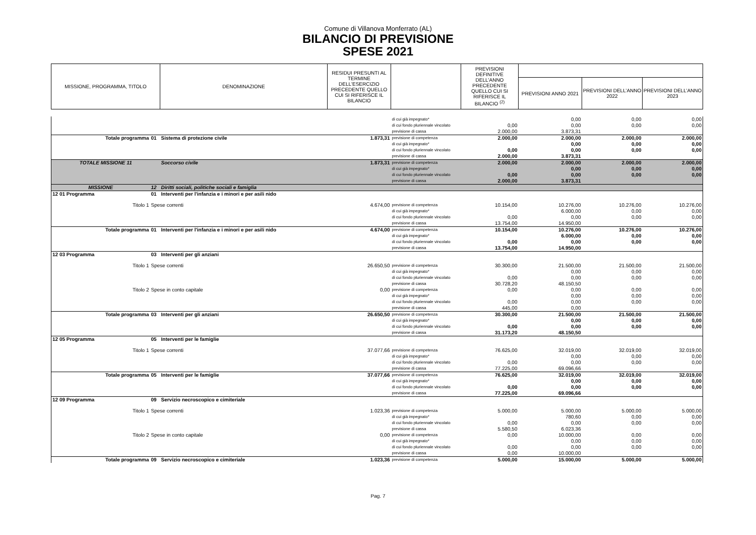Comune di Villanova Monferrato (AL)
BILANCIO DI PREVISIONE
SPESE 2021
| MISSIONE, PROGRAMMA, TITOLO | DENOMINAZIONE | RESIDUI PRESUNTI AL TERMINE DELL'ESERCIZIO PRECEDENTE QUELLO CUI SI RIFERISCE IL BILANCIO | | PREVISIONI DEFINITIVE DELL'ANNO PRECEDENTE QUELLO CUI SI RIFERISCE IL BILANCIO <sup>(2)</sup> | | | |
| --- | --- | --- | --- | --- | --- | --- | --- |
| | | | | | PREVISIONI ANNO 2021 | PREVISIONI DELL’ANNO 2022 | PREVISIONI DELL’ANNO 2023 |
| | | | | di cui già impegnato* | | 0,00 | 0,00 | 0,00 |
| | | | | di cui fondo pluriennale vincolato | 0,00 | 0,00 | 0,00 | 0,00 |
| | | | | previsione di cassa | 2.000,00 | 3.873,31 | | |
| Totale programma | 01 | Sistema di protezione civile | 1.873,31 | previsione di competenza | 2.000,00 | 2.000,00 | 2.000,00 | 2.000,00 |
| | | | | di cui già impegnato* | | 0,00 | 0,00 | 0,00 |
| | | | | di cui fondo pluriennale vincolato | 0,00 | 0,00 | 0,00 | 0,00 |
| | | | | previsione di cassa | 2.000,00 | 3.873,31 | | |
| TOTALE MISSIONE 11 | | Soccorso civile | 1.873,31 | previsione di competenza | 2.000,00 | 2.000,00 | 2.000,00 | 2.000,00 |
| | | | | di cui già impegnato* | | 0,00 | 0,00 | 0,00 |
| | | | | di cui fondo pluriennale vincolato | 0,00 | 0,00 | 0,00 | 0,00 |
| | | | | previsione di cassa | 2.000,00 | 3.873,31 | | |
| MISSIONE | 12 | Diritti sociali, politiche sociali e famiglia | | | | | | |
| 12 01 Programma | 01 | Interventi per l'infanzia e i minori e per asili nido | | | | | | |
| Titolo 1 | Spese correnti | | 4.674,00 | previsione di competenza | 10.154,00 | 10.276,00 | 10.276,00 | 10.276,00 |
| | | | | di cui già impegnato* | | 6.000,00 | 0,00 | 0,00 |
| | | | | di cui fondo pluriennale vincolato | 0,00 | 0,00 | 0,00 | 0,00 |
| | | | | previsione di cassa | 13.754,00 | 14.950,00 | | |
| Totale programma | 01 | Interventi per l'infanzia e i minori e per asili nido | 4.674,00 | previsione di competenza | 10.154,00 | 10.276,00 | 10.276,00 | 10.276,00 |
| | | | | di cui già impegnato* | | 6.000,00 | 0,00 | 0,00 |
| | | | | di cui fondo pluriennale vincolato | 0,00 | 0,00 | 0,00 | 0,00 |
| | | | | previsione di cassa | 13.754,00 | 14.950,00 | | |
| 12 03 Programma | 03 | Interventi per gli anziani | | | | | | |
| Titolo 1 | Spese correnti | | 26.650,50 | previsione di competenza | 30.300,00 | 21.500,00 | 21.500,00 | 21.500,00 |
| | | | | di cui già impegnato* | | 0,00 | 0,00 | 0,00 |
| | | | | di cui fondo pluriennale vincolato | 0,00 | 0,00 | 0,00 | 0,00 |
| | | | | previsione di cassa | 30.728,20 | 48.150,50 | | |
| Titolo 2 | Spese in conto capitale | | 0,00 | previsione di competenza | 0,00 | 0,00 | 0,00 | 0,00 |
| | | | | di cui già impegnato* | | 0,00 | 0,00 | 0,00 |
| | | | | di cui fondo pluriennale vincolato | 0,00 | 0,00 | 0,00 | 0,00 |
| | | | | previsione di cassa | 445,00 | 0,00 | | |
| Totale programma | 03 | Interventi per gli anziani | 26.650,50 | previsione di competenza | 30.300,00 | 21.500,00 | 21.500,00 | 21.500,00 |
| | | | | di cui già impegnato* | | 0,00 | 0,00 | 0,00 |
| | | | | di cui fondo pluriennale vincolato | 0,00 | 0,00 | 0,00 | 0,00 |
| | | | | previsione di cassa | 31.173,20 | 48.150,50 | | |
| 12 05 Programma | 05 | Interventi per le famiglie | | | | | | |
| Titolo 1 | Spese correnti | | 37.077,66 | previsione di competenza | 76.625,00 | 32.019,00 | 32.019,00 | 32.019,00 |
| | | | | di cui già impegnato* | | 0,00 | 0,00 | 0,00 |
| | | | | di cui fondo pluriennale vincolato | 0,00 | 0,00 | 0,00 | 0,00 |
| | | | | previsione di cassa | 77.225,00 | 69.096,66 | | |
| Totale programma | 05 | Interventi per le famiglie | 37.077,66 | previsione di competenza | 76.625,00 | 32.019,00 | 32.019,00 | 32.019,00 |
| | | | | di cui già impegnato* | | 0,00 | 0,00 | 0,00 |
| | | | | di cui fondo pluriennale vincolato | 0,00 | 0,00 | 0,00 | 0,00 |
| | | | | previsione di cassa | 77.225,00 | 69.096,66 | | |
| 12 09 Programma | 09 | Servizio necroscopico e cimiteriale | | | | | | |
| Titolo 1 | Spese correnti | | 1.023,36 | previsione di competenza | 5.000,00 | 5.000,00 | 5.000,00 | 5.000,00 |
| | | | | di cui già impegnato* | | 780,60 | 0,00 | 0,00 |
| | | | | di cui fondo pluriennale vincolato | 0,00 | 0,00 | 0,00 | 0,00 |
| | | | | previsione di cassa | 5.580,50 | 6.023,36 | | |
| Titolo 2 | Spese in conto capitale | | 0,00 | previsione di competenza | 0,00 | 10.000,00 | 0,00 | 0,00 |
| | | | | di cui già impegnato* | | 0,00 | 0,00 | 0,00 |
| | | | | di cui fondo pluriennale vincolato | 0,00 | 0,00 | 0,00 | 0,00 |
| | | | | previsione di cassa | 0,00 | 10.000,00 | | |
| Totale programma | 09 | Servizio necroscopico e cimiteriale | 1.023,36 | previsione di competenza | 5.000,00 | 15.000,00 | 5.000,00 | 5.000,00 |
Pag. 7